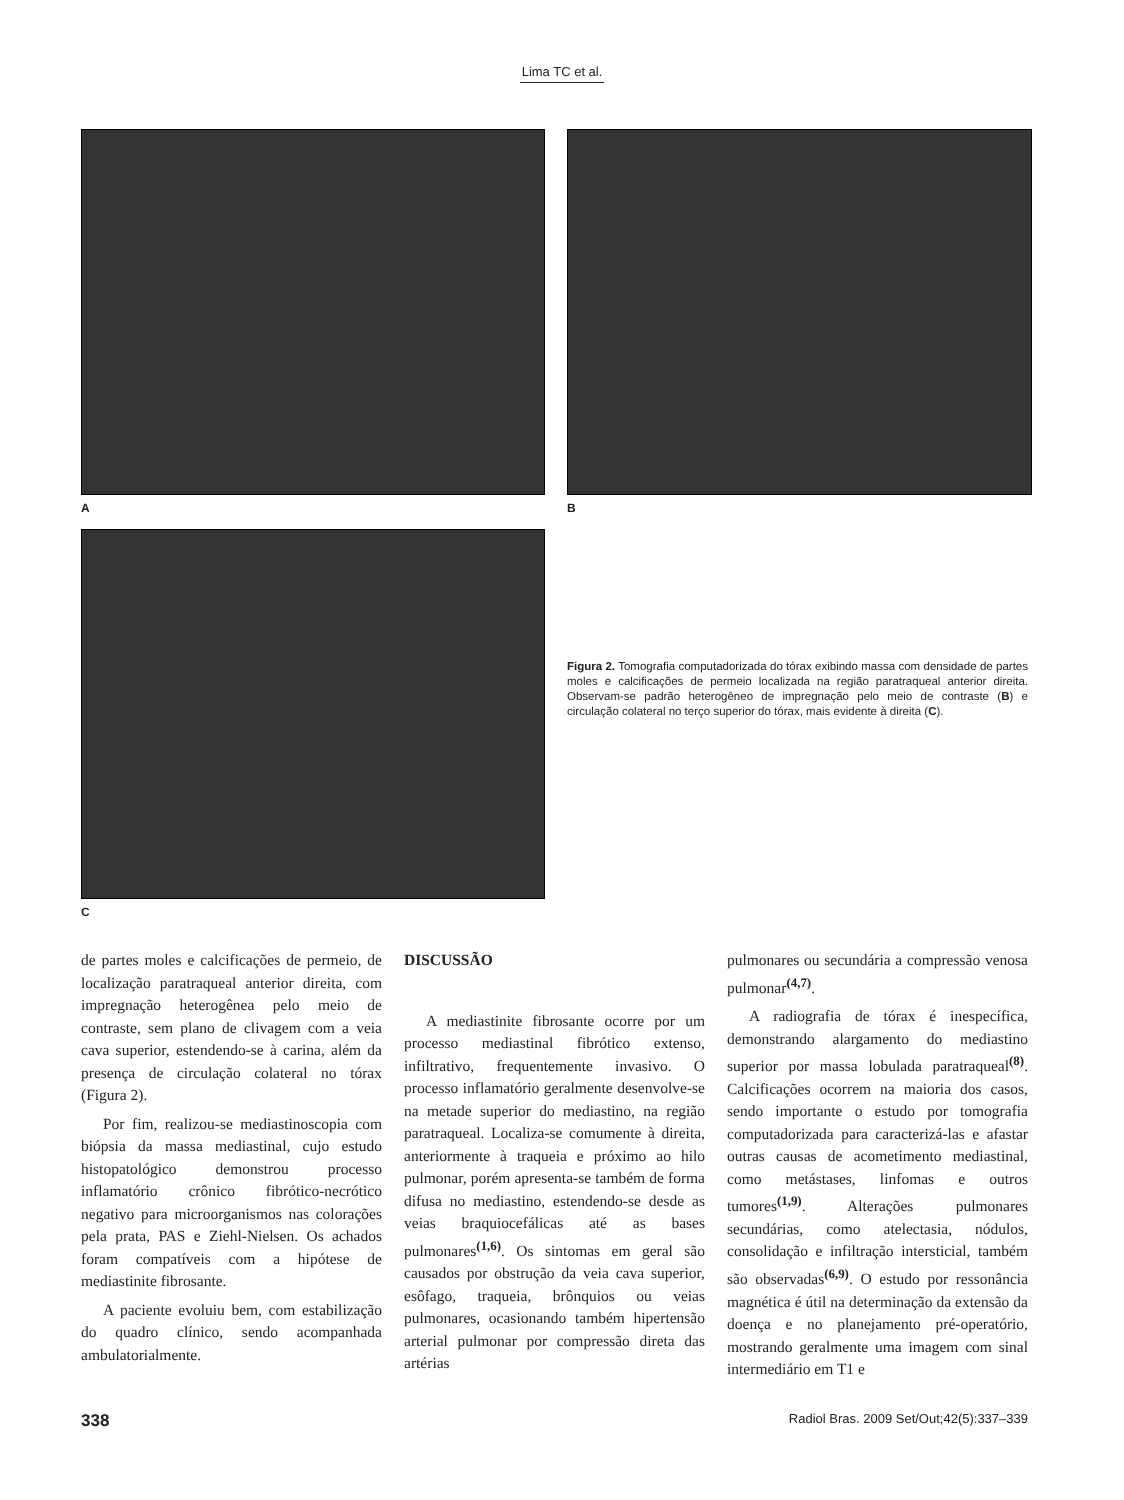Lima TC et al.
A B
C
Figura 2. Tomografia computadorizada do tórax exibindo massa com densidade de partes moles e calcificações de permeio localizada na região paratraqueal anterior direita. Observam-se padrão heterogêneo de impregnação pelo meio de contraste (B) e circulação colateral no terço superior do tórax, mais evidente à direita (C).
de partes moles e calcificações de permeio, de localização paratraqueal anterior direita, com impregnação heterogênea pelo meio de contraste, sem plano de clivagem com a veia cava superior, estendendo-se à carina, além da presença de circulação colateral no tórax (Figura 2).
Por fim, realizou-se mediastinoscopia com biópsia da massa mediastinal, cujo estudo histopatológico demonstrou processo inflamatório crônico fibrótico-necrótico negativo para microorganismos nas colorações pela prata, PAS e Ziehl-Nielsen. Os achados foram compatíveis com a hipótese de mediastinite fibrosante.
A paciente evoluiu bem, com estabilização do quadro clínico, sendo acompanhada ambulatorialmente.
DISCUSSÃO
A mediastinite fibrosante ocorre por um processo mediastinal fibrótico extenso, infiltrativo, frequentemente invasivo. O processo inflamatório geralmente desenvolve-se na metade superior do mediastino, na região paratraqueal. Localiza-se comumente à direita, anteriormente à traqueia e próximo ao hilo pulmonar, porém apresenta-se também de forma difusa no mediastino, estendendo-se desde as veias braquiocefálicas até as bases pulmonares<sup>(1,6)</sup>. Os sintomas em geral são causados por obstrução da veia cava superior, esôfago, traqueia, brônquios ou veias pulmonares, ocasionando também hipertensão arterial pulmonar por compressão direta das artérias
pulmonares ou secundária a compressão venosa pulmonar<sup>(4,7)</sup>.
A radiografia de tórax é inespecífica, demonstrando alargamento do mediastino superior por massa lobulada paratraqueal<sup>(8)</sup>. Calcificações ocorrem na maioria dos casos, sendo importante o estudo por tomografia computadorizada para caracterizá-las e afastar outras causas de acometimento mediastinal, como metástases, linfomas e outros tumores<sup>(1,9)</sup>. Alterações pulmonares secundárias, como atelectasia, nódulos, consolidação e infiltração intersticial, também são observadas<sup>(6,9)</sup>. O estudo por ressonância magnética é útil na determinação da extensão da doença e no planejamento pré-operatório, mostrando geralmente uma imagem com sinal intermediário em T1 e
338 Radiol Bras. 2009 Set/Out;42(5):337–339